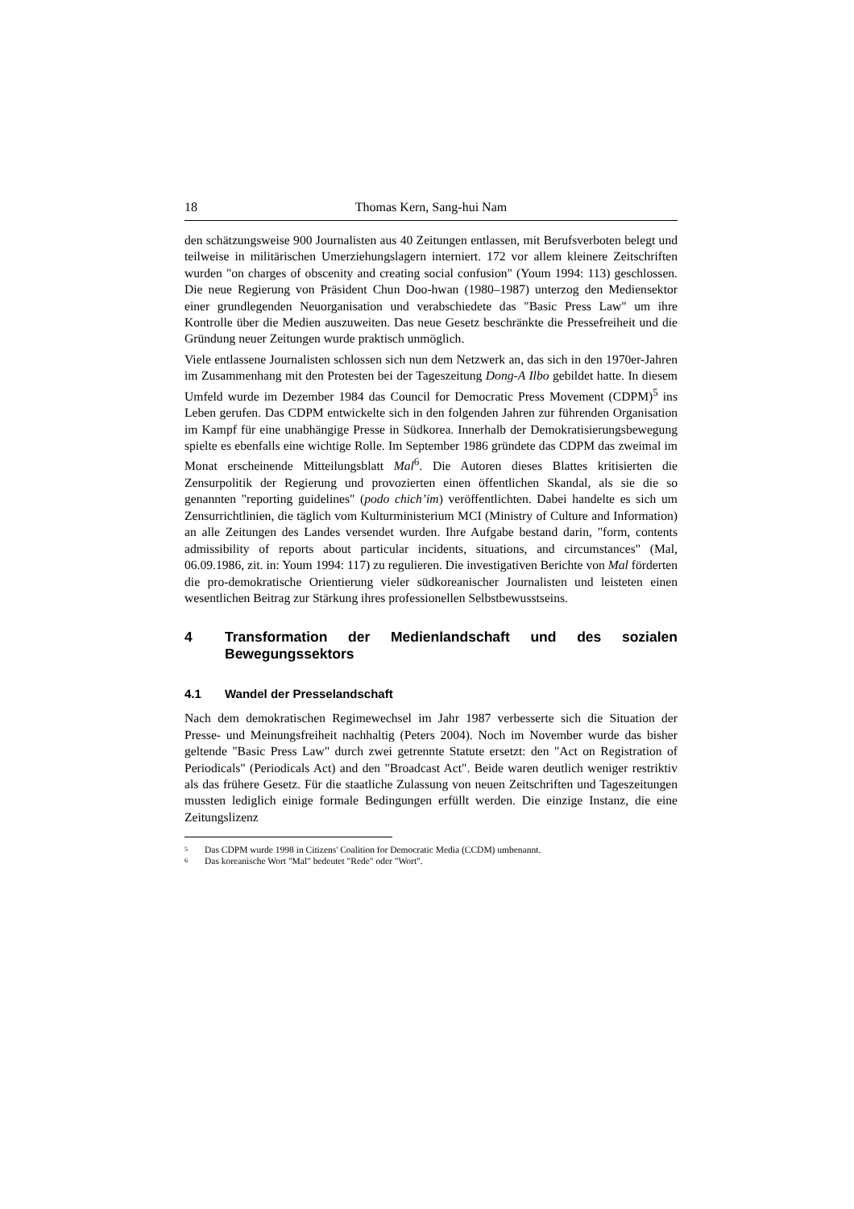18 Thomas Kern, Sang-hui Nam
den schätzungsweise 900 Journalisten aus 40 Zeitungen entlassen, mit Berufsverboten belegt und teilweise in militärischen Umerziehungslagern interniert. 172 vor allem kleinere Zeitschriften wurden "on charges of obscenity and creating social confusion" (Youm 1994: 113) geschlossen. Die neue Regierung von Präsident Chun Doo-hwan (1980–1987) unterzog den Mediensektor einer grundlegenden Neuorganisation und verabschiedete das "Basic Press Law" um ihre Kontrolle über die Medien auszuweiten. Das neue Gesetz beschränkte die Pressefreiheit und die Gründung neuer Zeitungen wurde praktisch unmöglich.
Viele entlassene Journalisten schlossen sich nun dem Netzwerk an, das sich in den 1970er-Jahren im Zusammenhang mit den Protesten bei der Tageszeitung Dong-A Ilbo gebildet hatte. In diesem Umfeld wurde im Dezember 1984 das Council for Democratic Press Movement (CDPM)<sup>5</sup> ins Leben gerufen. Das CDPM entwickelte sich in den folgenden Jahren zur führenden Organisation im Kampf für eine unabhängige Presse in Südkorea. Innerhalb der Demokratisierungsbewegung spielte es ebenfalls eine wichtige Rolle. Im September 1986 gründete das CDPM das zweimal im Monat erscheinende Mitteilungsblatt Mal<sup>6</sup>. Die Autoren dieses Blattes kritisierten die Zensurpolitik der Regierung und provozierten einen öffentlichen Skandal, als sie die so genannten "reporting guidelines" (podo chich’im) veröffentlichten. Dabei handelte es sich um Zensurrichtlinien, die täglich vom Kulturministerium MCI (Ministry of Culture and Information) an alle Zeitungen des Landes versendet wurden. Ihre Aufgabe bestand darin, "form, contents admissibility of reports about particular incidents, situations, and circumstances" (Mal, 06.09.1986, zit. in: Youm 1994: 117) zu regulieren. Die investigativen Berichte von Mal förderten die pro-demokratische Orientierung vieler südkoreanischer Journalisten und leisteten einen wesentlichen Beitrag zur Stärkung ihres professionellen Selbstbewusstseins.
4 Transformation der Medienlandschaft und des sozialen Bewegungssektors
4.1 Wandel der Presselandschaft
Nach dem demokratischen Regimewechsel im Jahr 1987 verbesserte sich die Situation der Presse- und Meinungsfreiheit nachhaltig (Peters 2004). Noch im November wurde das bisher geltende "Basic Press Law" durch zwei getrennte Statute ersetzt: den "Act on Registration of Periodicals" (Periodicals Act) and den "Broadcast Act". Beide waren deutlich weniger restriktiv als das frühere Gesetz. Für die staatliche Zulassung von neuen Zeitschriften und Tageszeitungen mussten lediglich einige formale Bedingungen erfüllt werden. Die einzige Instanz, die eine Zeitungslizenz
<sup>5</sup> Das CDPM wurde 1998 in Citizens' Coalition for Democratic Media (CCDM) umbenannt.
<sup>6</sup> Das koreanische Wort "Mal" bedeutet "Rede" oder "Wort".